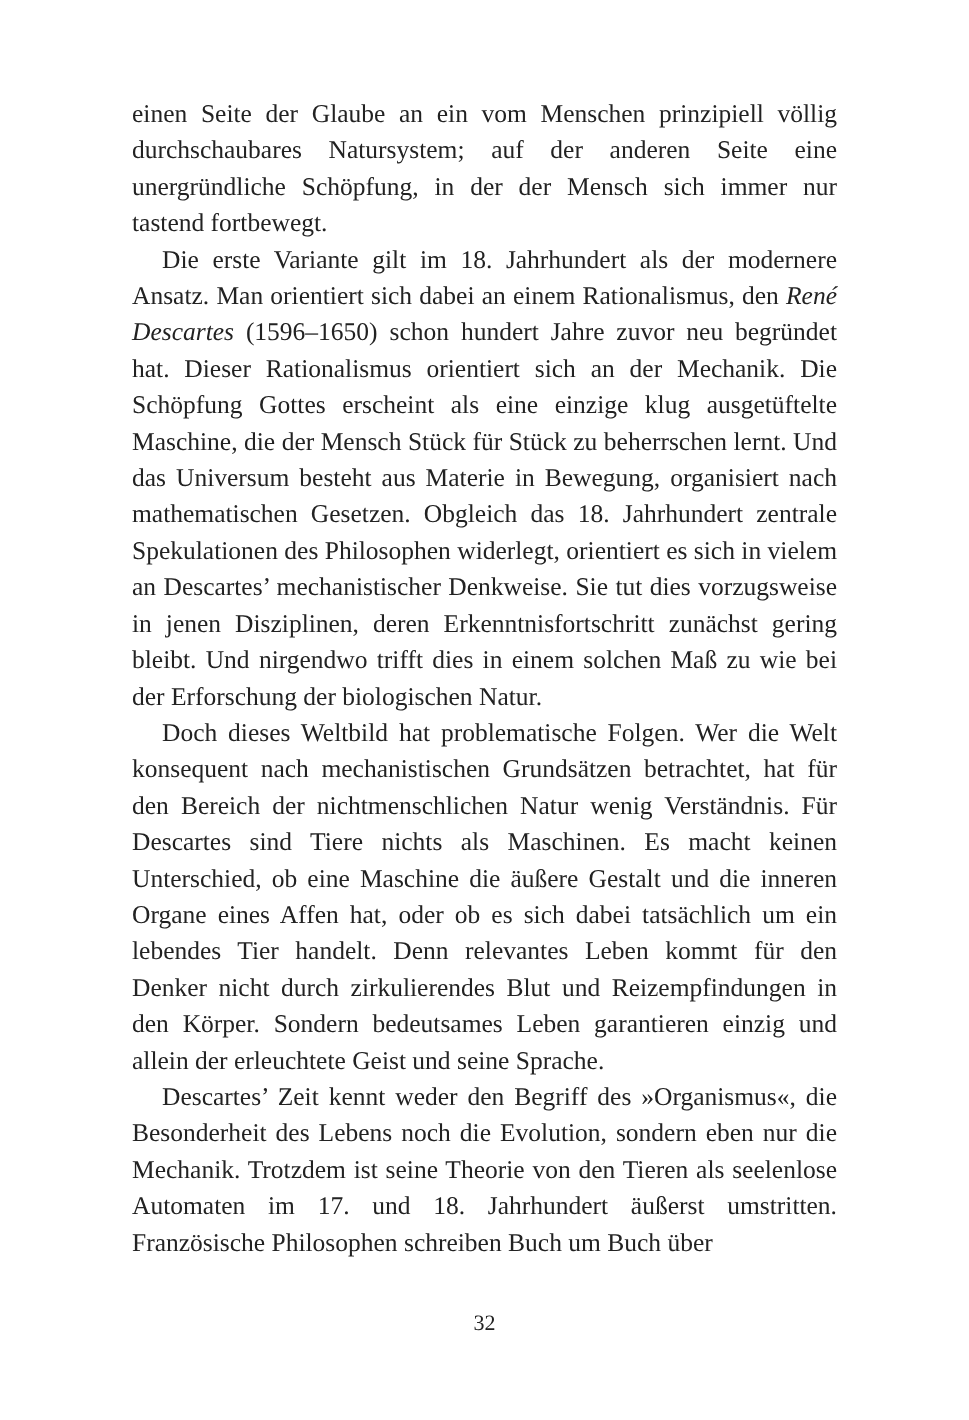einen Seite der Glaube an ein vom Menschen prinzipiell völlig durchschaubares Natursystem; auf der anderen Seite eine unergründliche Schöpfung, in der der Mensch sich immer nur tastend fortbewegt.
Die erste Variante gilt im 18. Jahrhundert als der modernere Ansatz. Man orientiert sich dabei an einem Rationalismus, den René Descartes (1596–1650) schon hundert Jahre zuvor neu begründet hat. Dieser Rationalismus orientiert sich an der Mechanik. Die Schöpfung Gottes erscheint als eine einzige klug ausgetüftelte Maschine, die der Mensch Stück für Stück zu beherrschen lernt. Und das Universum besteht aus Materie in Bewegung, organisiert nach mathematischen Gesetzen. Obgleich das 18. Jahrhundert zentrale Spekulationen des Philosophen widerlegt, orientiert es sich in vielem an Descartes’ mechanistischer Denkweise. Sie tut dies vorzugsweise in jenen Disziplinen, deren Erkenntnisfortschritt zunächst gering bleibt. Und nirgendwo trifft dies in einem solchen Maß zu wie bei der Erforschung der biologischen Natur.
Doch dieses Weltbild hat problematische Folgen. Wer die Welt konsequent nach mechanistischen Grundsätzen betrachtet, hat für den Bereich der nichtmenschlichen Natur wenig Verständnis. Für Descartes sind Tiere nichts als Maschinen. Es macht keinen Unterschied, ob eine Maschine die äußere Gestalt und die inneren Organe eines Affen hat, oder ob es sich dabei tatsächlich um ein lebendes Tier handelt. Denn relevantes Leben kommt für den Denker nicht durch zirkulierendes Blut und Reizempfindungen in den Körper. Sondern bedeutsames Leben garantieren einzig und allein der erleuchtete Geist und seine Sprache.
Descartes’ Zeit kennt weder den Begriff des »Organismus«, die Besonderheit des Lebens noch die Evolution, sondern eben nur die Mechanik. Trotzdem ist seine Theorie von den Tieren als seelenlose Automaten im 17. und 18. Jahrhundert äußerst umstritten. Französische Philosophen schreiben Buch um Buch über
32